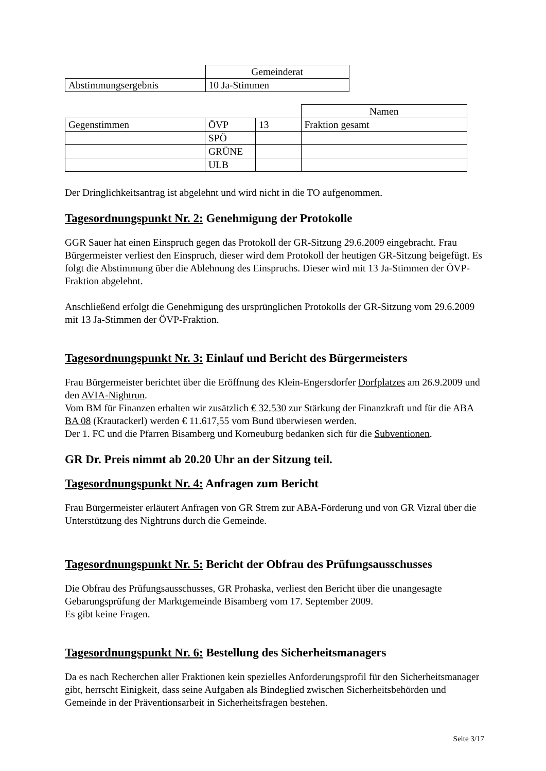| | Gemeinderat |
| Abstimmungsergebnis | 10 Ja-Stimmen |
| | | | Namen |
| Gegenstimmen | ÖVP | 13 | Fraktion gesamt |
| | SPÖ | | |
| | GRÜNE | | |
| | ULB | | |
Der Dringlichkeitsantrag ist abgelehnt und wird nicht in die TO aufgenommen.
Tagesordnungspunkt Nr. 2: Genehmigung der Protokolle
GGR Sauer hat einen Einspruch gegen das Protokoll der GR-Sitzung 29.6.2009 eingebracht. Frau Bürgermeister verliest den Einspruch, dieser wird dem Protokoll der heutigen GR-Sitzung beigefügt. Es folgt die Abstimmung über die Ablehnung des Einspruchs. Dieser wird mit 13 Ja-Stimmen der ÖVP-Fraktion abgelehnt.
Anschließend erfolgt die Genehmigung des ursprünglichen Protokolls der GR-Sitzung vom 29.6.2009 mit 13 Ja-Stimmen der ÖVP-Fraktion.
Tagesordnungspunkt Nr. 3: Einlauf und Bericht des Bürgermeisters
Frau Bürgermeister berichtet über die Eröffnung des Klein-Engersdorfer Dorfplatzes am 26.9.2009 und den AVIA-Nightrun.
Vom BM für Finanzen erhalten wir zusätzlich € 32.530 zur Stärkung der Finanzkraft und für die ABA BA 08 (Krautackerl) werden € 11.617,55 vom Bund überwiesen werden.
Der 1. FC und die Pfarren Bisamberg und Korneuburg bedanken sich für die Subventionen.
GR Dr. Preis nimmt ab 20.20 Uhr an der Sitzung teil.
Tagesordnungspunkt Nr. 4: Anfragen zum Bericht
Frau Bürgermeister erläutert Anfragen von GR Strem zur ABA-Förderung und von GR Vizral über die Unterstützung des Nightruns durch die Gemeinde.
Tagesordnungspunkt Nr. 5: Bericht der Obfrau des Prüfungsausschusses
Die Obfrau des Prüfungsausschusses, GR Prohaska, verliest den Bericht über die unangesagte Gebarungsprüfung der Marktgemeinde Bisamberg vom 17. September 2009.
Es gibt keine Fragen.
Tagesordnungspunkt Nr. 6: Bestellung des Sicherheitsmanagers
Da es nach Recherchen aller Fraktionen kein spezielles Anforderungsprofil für den Sicherheitsmanager gibt, herrscht Einigkeit, dass seine Aufgaben als Bindeglied zwischen Sicherheitsbehörden und Gemeinde in der Präventionsarbeit in Sicherheitsfragen bestehen.
Seite 3/17